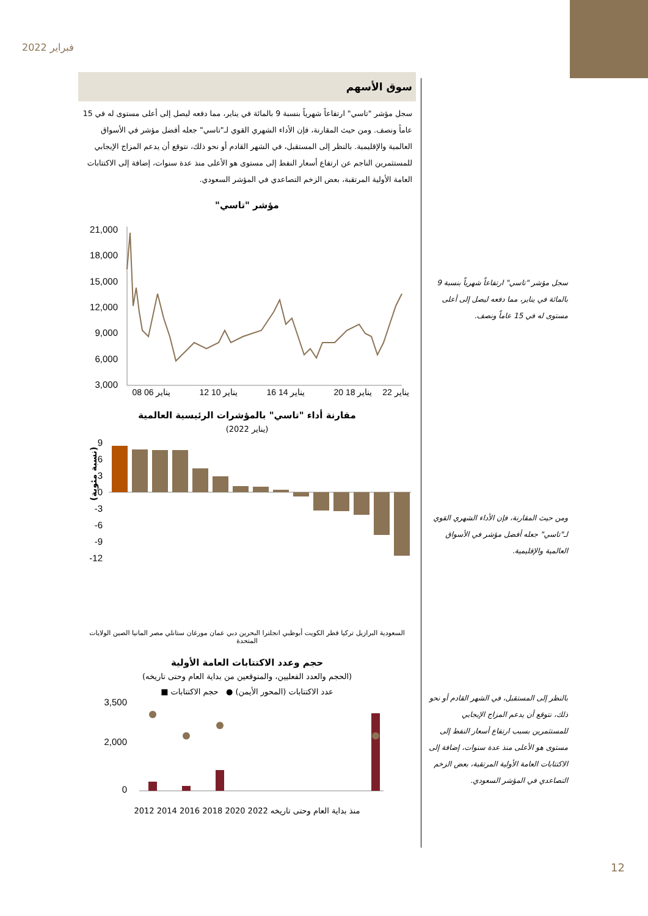فبراير 2022
سوق الأسهم
سجل مؤشر "تاسي" ارتفاعاً شهرياً بنسبة 9 بالمائة في يناير، مما دفعه ليصل إلى أعلى مستوى له في 15 عاماً ونصف. ومن حيث المقارنة، فإن الأداء الشهري القوي لـ"تاسي" جعله أفضل مؤشر في الأسواق العالمية والإقليمية. بالنظر إلى المستقبل، في الشهر القادم أو نحو ذلك، نتوقع أن يدعم المزاج الإيجابي للمستثمرين الناجم عن ارتفاع أسعار النفط إلى مستوى هو الأعلى منذ عدة سنوات، إضافة إلى الاكتتابات العامة الأولية المرتقبة، بعض الزخم التصاعدي في المؤشر السعودي.
مؤشر "تاسي"
21,000
18,000
15,000
12,000
9,000
6,000
3,000
08 يناير 06
12 يناير 10
16 يناير 14
20 يناير 18
يناير 22
مقارنة أداء "تاسي" بالمؤشرات الرئيسية العالمية
(يناير 2022)
9
6
3
0
-3
-6
-9
-12
(نسبة مئوية)
السعودية البرازيل تركيا قطر الكويت أبوظبي انجلترا البحرين دبي عمان مورغان ستانلي مصر المانيا الصين الولايات المتحدة
حجم وعدد الاكتتابات العامة الأولية
(الحجم والعدد الفعليين، والمتوقعين من بداية العام وحتى تاريخه)
عدد الاكتتابات (المحور الأيمن) ● حجم الاكتتابات ■
3,500
2,000
0
2012 2014 2016 2018 2020 منذ بداية العام وحتى تاريخه 2022
سجل مؤشر "تاسي" ارتفاعاً شهرياً بنسبة 9 بالمائة في يناير، مما دفعه ليصل إلى أعلى مستوى له في 15 عاماً ونصف.
ومن حيث المقارنة، فإن الأداء الشهري القوي لـ"تاسي" جعله أفضل مؤشر في الأسواق العالمية والإقليمية.
بالنظر إلى المستقبل، في الشهر القادم أو نحو ذلك، نتوقع أن يدعم المزاج الإيجابي للمستثمرين بسبب ارتفاع أسعار النفط إلى مستوى هو الأعلى منذ عدة سنوات، إضافة إلى الاكتتابات العامة الأولية المرتقبة، بعض الزخم التصاعدي في المؤشر السعودي.
12